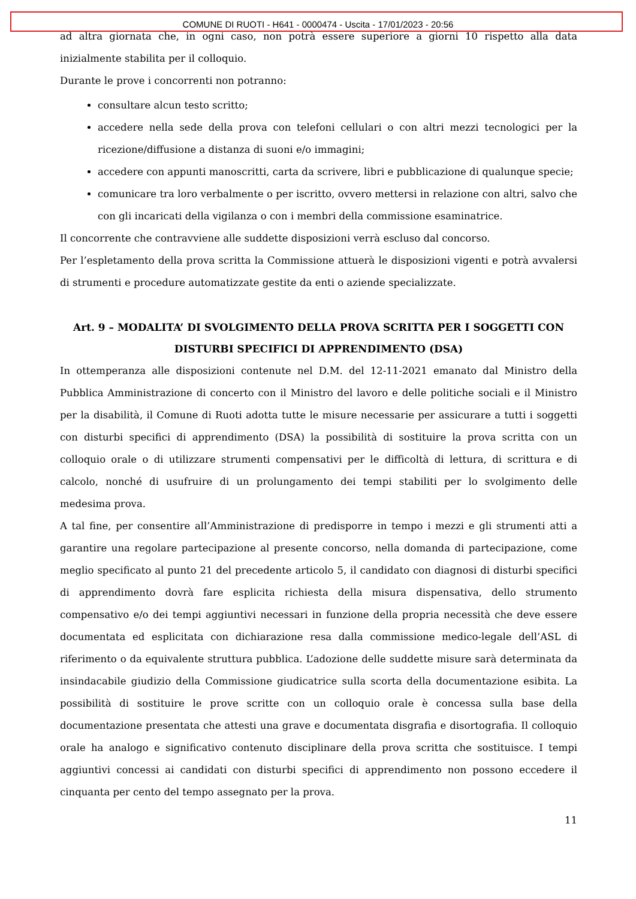COMUNE DI RUOTI - H641 - 0000474 - Uscita - 17/01/2023 - 20:56
ad altra giornata che, in ogni caso, non potrà essere superiore a giorni 10 rispetto alla data inizialmente stabilita per il colloquio.
Durante le prove i concorrenti non potranno:
consultare alcun testo scritto;
accedere nella sede della prova con telefoni cellulari o con altri mezzi tecnologici per la ricezione/diffusione a distanza di suoni e/o immagini;
accedere con appunti manoscritti, carta da scrivere, libri e pubblicazione di qualunque specie;
comunicare tra loro verbalmente o per iscritto, ovvero mettersi in relazione con altri, salvo che con gli incaricati della vigilanza o con i membri della commissione esaminatrice.
Il concorrente che contravviene alle suddette disposizioni verrà escluso dal concorso.
Per l’espletamento della prova scritta la Commissione attuerà le disposizioni vigenti e potrà avvalersi di strumenti e procedure automatizzate gestite da enti o aziende specializzate.
Art. 9 – MODALITA’ DI SVOLGIMENTO DELLA PROVA SCRITTA PER I SOGGETTI CON DISTURBI SPECIFICI DI APPRENDIMENTO (DSA)
In ottemperanza alle disposizioni contenute nel D.M. del 12-11-2021 emanato dal Ministro della Pubblica Amministrazione di concerto con il Ministro del lavoro e delle politiche sociali e il Ministro per la disabilità, il Comune di Ruoti adotta tutte le misure necessarie per assicurare a tutti i soggetti con disturbi specifici di apprendimento (DSA) la possibilità di sostituire la prova scritta con un colloquio orale o di utilizzare strumenti compensativi per le difficoltà di lettura, di scrittura e di calcolo, nonché di usufruire di un prolungamento dei tempi stabiliti per lo svolgimento delle medesima prova.
A tal fine, per consentire all’Amministrazione di predisporre in tempo i mezzi e gli strumenti atti a garantire una regolare partecipazione al presente concorso, nella domanda di partecipazione, come meglio specificato al punto 21 del precedente articolo 5, il candidato con diagnosi di disturbi specifici di apprendimento dovrà fare esplicita richiesta della misura dispensativa, dello strumento compensativo e/o dei tempi aggiuntivi necessari in funzione della propria necessità che deve essere documentata ed esplicitata con dichiarazione resa dalla commissione medico-legale dell’ASL di riferimento o da equivalente struttura pubblica. L’adozione delle suddette misure sarà determinata da insindacabile giudizio della Commissione giudicatrice sulla scorta della documentazione esibita. La possibilità di sostituire le prove scritte con un colloquio orale è concessa sulla base della documentazione presentata che attesti una grave e documentata disgrafia e disortografia. Il colloquio orale ha analogo e significativo contenuto disciplinare della prova scritta che sostituisce. I tempi aggiuntivi concessi ai candidati con disturbi specifici di apprendimento non possono eccedere il cinquanta per cento del tempo assegnato per la prova.
11